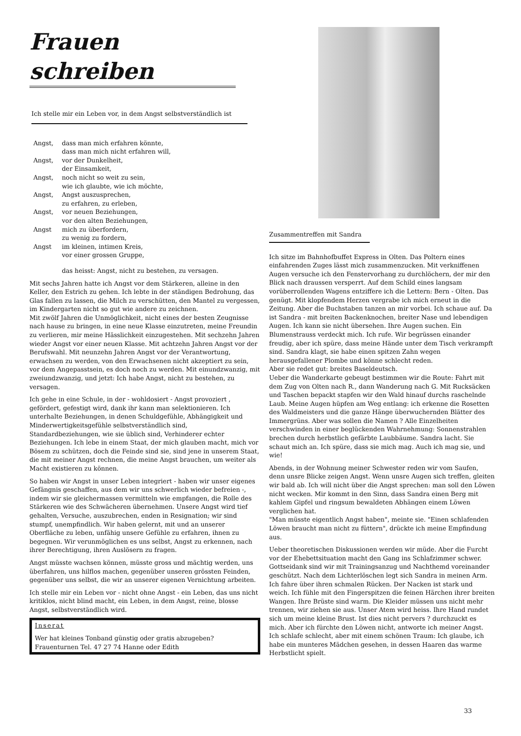Frauen schreiben
Ich stelle mir ein Leben vor, in dem Angst selbstverständlich ist
Angst, dass man mich erfahren könnte,
dass man mich nicht erfahren will,
Angst, vor der Dunkelheit,
der Einsamkeit,
Angst, noch nicht so weit zu sein,
wie ich glaubte, wie ich möchte,
Angst, Angst auszusprechen,
zu erfahren, zu erleben,
Angst, vor neuen Beziehungen,
vor den alten Beziehungen,
Angst mich zu überfordern,
zu wenig zu fordern,
Angst im kleinen, intimen Kreis,
vor einer grossen Gruppe,
das heisst: Angst, nicht zu bestehen, zu versagen.
Mit sechs Jahren hatte ich Angst vor dem Stärkeren, alleine in den Keller, den Estrich zu gehen. Ich lebte in der ständigen Bedrohung, das Glas fallen zu lassen, die Milch zu verschütten, den Mantel zu vergessen, im Kindergarten nicht so gut wie andere zu zeichnen.
Mit zwölf Jahren die Unmöglichkeit, nicht eines der besten Zeugnisse nach hause zu bringen, in eine neue Klasse einzutreten, meine Freundin zu verlieren, mir meine Hässlichkeit einzugestehen. Mit sechzehn Jahren wieder Angst vor einer neuen Klasse. Mit achtzehn Jahren Angst vor der Berufswahl. Mit neunzehn Jahren Angst vor der Verantwortung, erwachsen zu werden, von den Erwachsenen nicht akzeptiert zu sein, vor dem Angepasstsein, es doch noch zu werden. Mit einundzwanzig, mit zweiundzwanzig, und jetzt: Ich habe Angst, nicht zu bestehen, zu versagen.
Ich gehe in eine Schule, in der - wohldosiert - Angst provoziert , gefördert, gefestigt wird, dank ihr kann man selektionieren. Ich unterhalte Beziehungen, in denen Schuldgefühle, Abhängigkeit und Minderwertigkeitsgefühle selbstverständlich sind, Standardbeziehungen, wie sie üblich sind, Verhinderer echter Beziehungen. Ich lebe in einem Staat, der mich glauben macht, mich vor Bösem zu schützen, doch die Feinde sind sie, sind jene in unserem Staat, die mit meiner Angst rechnen, die meine Angst brauchen, um weiter als Macht existieren zu können.
So haben wir Angst in unser Leben integriert - haben wir unser eigenes Gefängnis geschaffen, aus dem wir uns schwerlich wieder befreien -, indem wir sie gleichermassen vermitteln wie empfangen, die Rolle des Stärkeren wie des Schwächeren übernehmen. Unsere Angst wird tief gehalten, Versuche, auszubrechen, enden in Resignation; wir sind stumpf, unempfindlich. Wir haben gelernt, mit und an unserer Oberfläche zu leben, unfähig unsere Gefühle zu erfahren, ihnen zu begegnen. Wir verunmöglichen es uns selbst, Angst zu erkennen, nach ihrer Berechtigung, ihren Auslösern zu fragen.
Angst müsste wachsen können, müsste gross und mächtig werden, uns überfahren, uns hilflos machen, gegenüber unseren grössten Feinden, gegenüber uns selbst, die wir an unserer eigenen Vernichtung arbeiten.
Ich stelle mir ein Leben vor - nicht ohne Angst - ein Leben, das uns nicht kritiklos, nicht blind macht, ein Leben, in dem Angst, reine, blosse Angst, selbstverständlich wird.
Inserat
Wer hat kleines Tonband günstig oder gratis abzugeben?
Frauenturnen Tel. 47 27 74 Hanne oder Edith
Zusammentreffen mit Sandra
Ich sitze im Bahnhofbuffet Express in Olten. Das Poltern eines einfahrenden Zuges lässt mich zusammenzucken. Mit verkniffenen Augen versuche ich den Fenstervorhang zu durchlöchern, der mir den Blick nach draussen versperrt. Auf dem Schild eines langsam vorüberrollenden Wagens entziffere ich die Lettern: Bern - Olten. Das genügt. Mit klopfendem Herzen vergrabe ich mich erneut in die Zeitung. Aber die Buchstaben tanzen an mir vorbei. Ich schaue auf. Da ist Sandra - mit breiten Backenknochen, breiter Nase und lebendigen Augen. Ich kann sie nicht übersehen. Ihre Augen suchen. Ein Blumenstrauss verdeckt mich. Ich rufe. Wir begrüssen einander freudig, aber ich spüre, dass meine Hände unter dem Tisch verkrampft sind. Sandra klagt, sie habe einen spitzen Zahn wegen herausgefallener Plombe und könne schlecht reden.
Aber sie redet gut: breites Baseldeutsch.
Ueber die Wanderkarte gebeugt bestimmen wir die Route: Fahrt mit dem Zug von Olten nach R., dann Wanderung nach G. Mit Rucksäcken und Taschen bepackt stapfen wir den Wald hinauf durchs raschelnde Laub. Meine Augen hüpfen am Weg entlang: ich erkenne die Rosetten des Waldmeisters und die ganze Hänge überwuchernden Blätter des Immergrüns. Aber was sollen die Namen ? Alle Einzelheiten verschwinden in einer beglückenden Wahrnehmung: Sonnenstrahlen brechen durch herbstlich gefärbte Laubbäume. Sandra lacht. Sie schaut mich an. Ich spüre, dass sie mich mag. Auch ich mag sie, und wie!
Abends, in der Wohnung meiner Schwester reden wir vom Saufen, denn unsre Blicke zeigen Angst. Wenn unsre Augen sich treffen, gleiten wir bald ab. Ich will nicht über die Angst sprechen: man soll den Löwen nicht wecken. Mir kommt in den Sinn, dass Sandra einen Berg mit kahlem Gipfel und ringsum bewaldeten Abhängen einem Löwen verglichen hat.
"Man müsste eigentlich Angst haben", meinte sie. "Einen schlafenden Löwen braucht man nicht zu füttern", drückte ich meine Empfindung aus.
Ueber theoretischen Diskussionen werden wir müde. Aber die Furcht vor der Ehebettsituation macht den Gang ins Schlafzimmer schwer.
Gottseidank sind wir mit Trainingsanzug und Nachthemd voreinander geschützt. Nach dem Lichterlöschen legt sich Sandra in meinen Arm. Ich fahre über ihren schmalen Rücken. Der Nacken ist stark und weich. Ich fühle mit den Fingerspitzen die feinen Härchen ihrer breiten Wangen. Ihre Brüste sind warm. Die Kleider müssen uns nicht mehr trennen, wir ziehen sie aus. Unser Atem wird heiss. Ihre Hand rundet sich um meine kleine Brust. Ist dies nicht pervers ? durchzuckt es mich. Aber ich fürchte den Löwen nicht, antworte ich meiner Angst. Ich schlafe schlecht, aber mit einem schönen Traum: Ich glaube, ich habe ein munteres Mädchen gesehen, in dessen Haaren das warme Herbstlicht spielt.
33